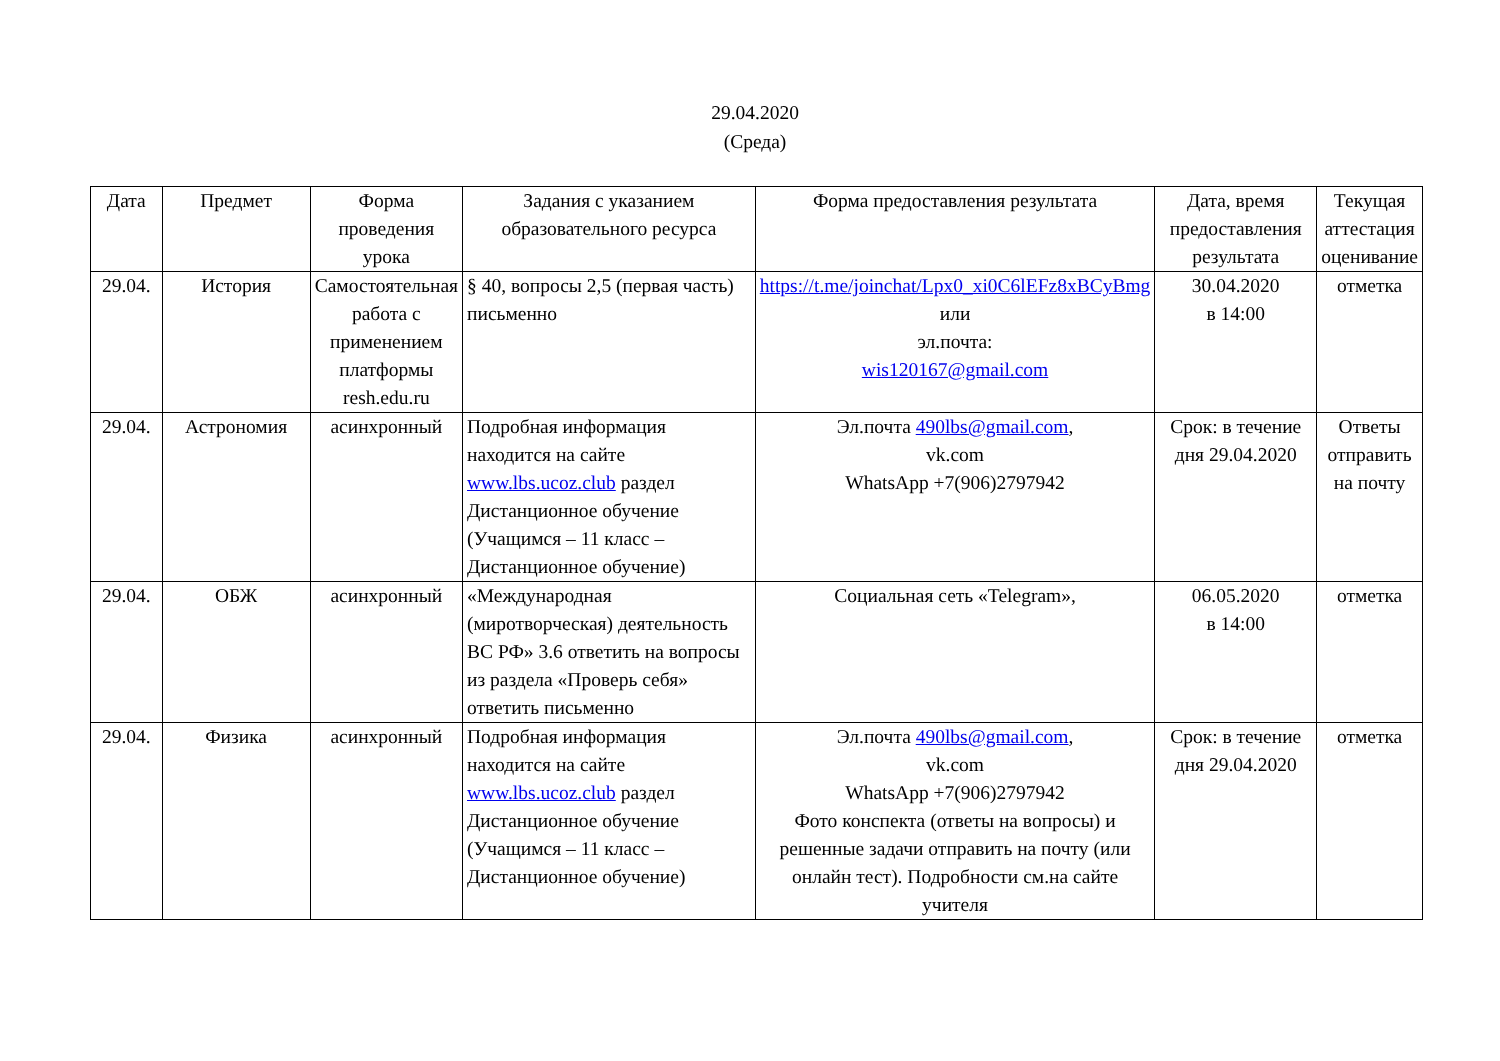29.04.2020
(Среда)
| Дата | Предмет | Форма проведения урока | Задания с указанием образовательного ресурса | Форма предоставления результата | Дата, время предоставления результата | Текущая аттестация оценивание |
| --- | --- | --- | --- | --- | --- | --- |
| 29.04. | История | Самостоятельная работа с применением платформы resh.edu.ru | § 40, вопросы 2,5 (первая часть) письменно | https://t.me/joinchat/Lpx0_xi0C6lEFz8xBCyBmg или эл.почта: wis120167@gmail.com | 30.04.2020 в 14:00 | отметка |
| 29.04. | Астрономия | асинхронный | Подробная информация находится на сайте www.lbs.ucoz.club раздел Дистанционное обучение (Учащимся – 11 класс – Дистанционное обучение) | Эл.почта 490lbs@gmail.com , vk.com WhatsApp +7(906)2797942 | Срок: в течение дня 29.04.2020 | Ответы отправить на почту |
| 29.04. | ОБЖ | асинхронный | «Международная (миротворческая) деятельность ВС РФ» 3.6 ответить на вопросы из раздела «Проверь себя» ответить письменно | Социальная сеть «Telegram», | 06.05.2020 в 14:00 | отметка |
| 29.04. | Физика | асинхронный | Подробная информация находится на сайте www.lbs.ucoz.club раздел Дистанционное обучение (Учащимся – 11 класс – Дистанционное обучение) | Эл.почта 490lbs@gmail.com , vk.com WhatsApp +7(906)2797942 Фото конспекта (ответы на вопросы) и решенные задачи отправить на почту (или онлайн тест). Подробности см.на сайте учителя | Срок: в течение дня 29.04.2020 | отметка |